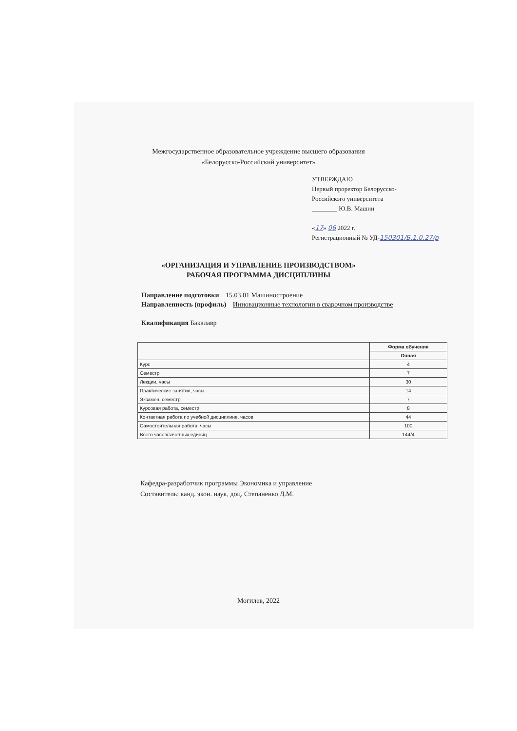Межгосударственное образовательное учреждение высшего образования
«Белорусско-Российский университет»
УТВЕРЖДАЮ
Первый проректор Белорусско-
Российского университета
________ Ю.В. Машин
«17» 06 2022 г.
Регистрационный № УД-150301/Б.1.0.27/р
«ОРГАНИЗАЦИЯ И УПРАВЛЕНИЕ ПРОИЗВОДСТВОМ»
РАБОЧАЯ ПРОГРАММА ДИСЦИПЛИНЫ
Направление подготовки 15.03.01 Машиностроение
Направленность (профиль) Инновационные технологии в сварочном производстве
Квалификация Бакалавр
| | Форма обучения |
| --- | --- |
| | Очная |
| Курс | 4 |
| Семестр | 7 |
| Лекции, часы | 30 |
| Практические занятия, часы | 14 |
| Экзамен, семестр | 7 |
| Курсовая работа, семестр | 8 |
| Контактная работа по учебной дисциплине, часов | 44 |
| Самостоятельная работа, часы | 100 |
| Всего часов/зачетных единиц | 144/4 |
Кафедра-разработчик программы Экономика и управление
Составитель: канд. экон. наук, доц. Степаненко Д.М.
Могилев, 2022